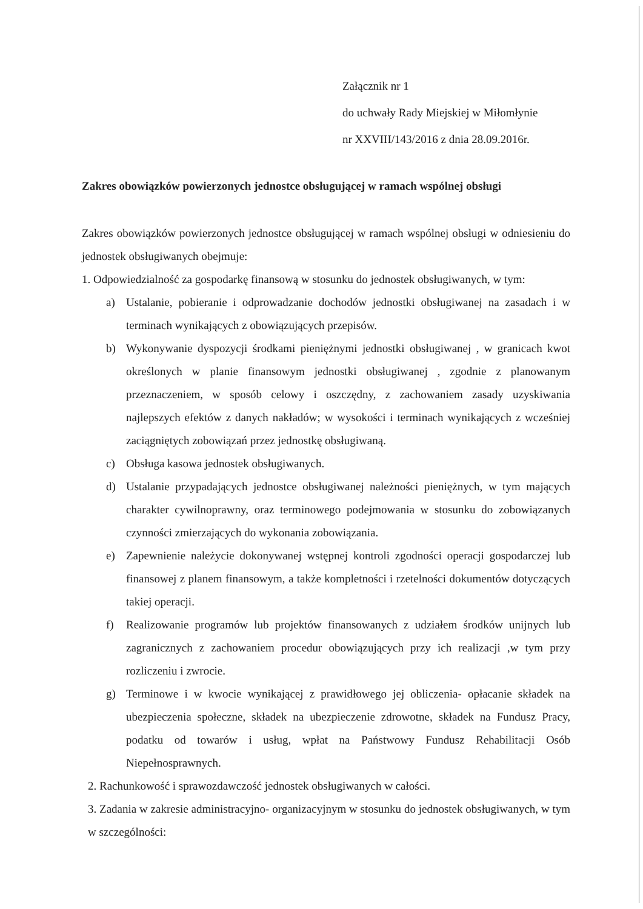Załącznik nr 1
do uchwały Rady Miejskiej w Miłomłynie
nr XXVIII/143/2016 z dnia 28.09.2016r.
Zakres obowiązków powierzonych jednostce obsługującej w ramach wspólnej obsługi
Zakres obowiązków powierzonych jednostce obsługującej w ramach wspólnej obsługi w odniesieniu do jednostek obsługiwanych obejmuje:
1. Odpowiedzialność za gospodarkę finansową w stosunku do jednostek obsługiwanych, w tym:
a) Ustalanie, pobieranie i odprowadzanie dochodów jednostki obsługiwanej na zasadach i w terminach wynikających z obowiązujących przepisów.
b) Wykonywanie dyspozycji środkami pieniężnymi jednostki obsługiwanej , w granicach kwot określonych w planie finansowym jednostki obsługiwanej , zgodnie z planowanym przeznaczeniem, w sposób celowy i oszczędny, z zachowaniem zasady uzyskiwania najlepszych efektów z danych nakładów; w wysokości i terminach wynikających z wcześniej zaciągniętych zobowiązań przez jednostkę obsługiwaną.
c) Obsługa kasowa jednostek obsługiwanych.
d) Ustalanie przypadających jednostce obsługiwanej należności pieniężnych, w tym mających charakter cywilnoprawny, oraz terminowego podejmowania w stosunku do zobowiązanych czynności zmierzających do wykonania zobowiązania.
e) Zapewnienie należycie dokonywanej wstępnej kontroli zgodności operacji gospodarczej lub finansowej z planem finansowym, a także kompletności i rzetelności dokumentów dotyczących takiej operacji.
f) Realizowanie programów lub projektów finansowanych z udziałem środków unijnych lub zagranicznych z zachowaniem procedur obowiązujących przy ich realizacji ,w tym przy rozliczeniu i zwrocie.
g) Terminowe i w kwocie wynikającej z prawidłowego jej obliczenia- opłacanie składek na ubezpieczenia społeczne, składek na ubezpieczenie zdrowotne, składek na Fundusz Pracy, podatku od towarów i usług, wpłat na Państwowy Fundusz Rehabilitacji Osób Niepełnosprawnych.
2. Rachunkowość i sprawozdawczość jednostek obsługiwanych w całości.
3. Zadania w zakresie administracyjno- organizacyjnym w stosunku do jednostek obsługiwanych, w tym w szczególności: